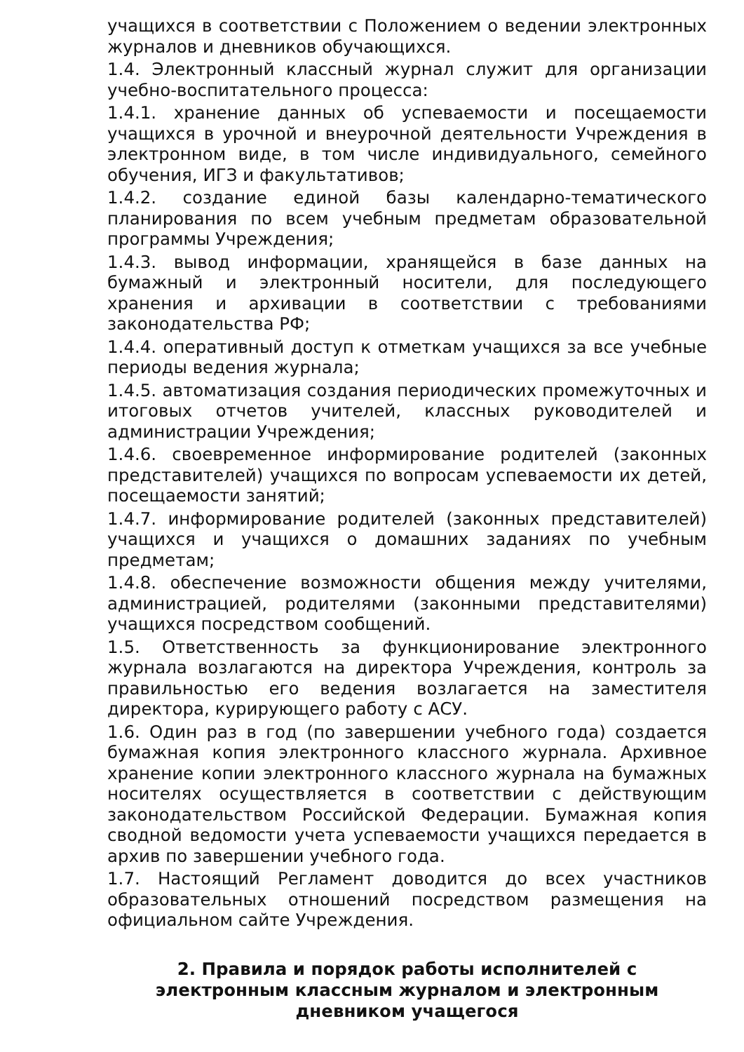учащихся в соответствии с Положением о ведении электронных журналов и дневников обучающихся.
1.4. Электронный классный журнал служит для организации учебно-воспитательного процесса:
1.4.1. хранение данных об успеваемости и посещаемости учащихся в урочной и внеурочной деятельности Учреждения в электронном виде, в том числе индивидуального, семейного обучения, ИГЗ и факультативов;
1.4.2. создание единой базы календарно-тематического планирования по всем учебным предметам образовательной программы Учреждения;
1.4.3. вывод информации, хранящейся в базе данных на бумажный и электронный носители, для последующего хранения и архивации в соответствии с требованиями законодательства РФ;
1.4.4. оперативный доступ к отметкам учащихся за все учебные периоды ведения журнала;
1.4.5. автоматизация создания периодических промежуточных и итоговых отчетов учителей, классных руководителей и администрации Учреждения;
1.4.6. своевременное информирование родителей (законных представителей) учащихся по вопросам успеваемости их детей, посещаемости занятий;
1.4.7. информирование родителей (законных представителей) учащихся и учащихся о домашних заданиях по учебным предметам;
1.4.8. обеспечение возможности общения между учителями, администрацией, родителями (законными представителями) учащихся посредством сообщений.
1.5. Ответственность за функционирование электронного журнала возлагаются на директора Учреждения, контроль за правильностью его ведения возлагается на заместителя директора, курирующего работу с АСУ.
1.6. Один раз в год (по завершении учебного года) создается бумажная копия электронного классного журнала. Архивное хранение копии электронного классного журнала на бумажных носителях осуществляется в соответствии с действующим законодательством Российской Федерации. Бумажная копия сводной ведомости учета успеваемости учащихся передается в архив по завершении учебного года.
1.7. Настоящий Регламент доводится до всех участников образовательных отношений посредством размещения на официальном сайте Учреждения.
2. Правила и порядок работы исполнителей с электронным классным журналом и электронным дневником учащегося